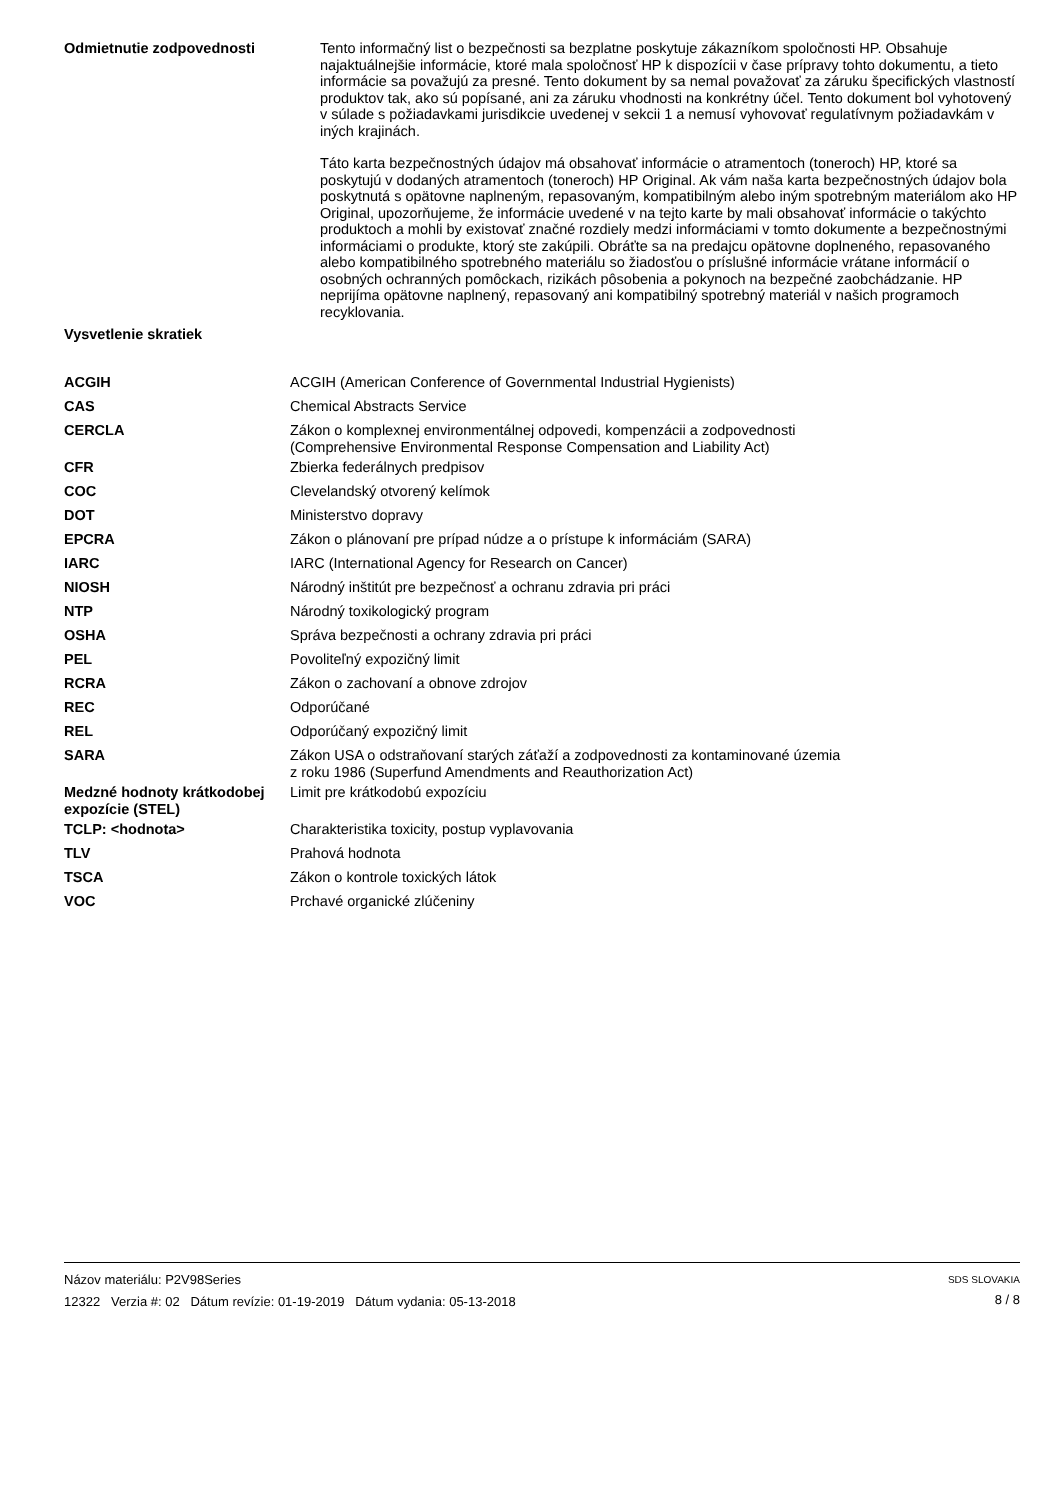Odmietnutie zodpovednosti
Tento informačný list o bezpečnosti sa bezplatne poskytuje zákazníkom spoločnosti HP. Obsahuje najaktuálnejšie informácie, ktoré mala spoločnosť HP k dispozícii v čase prípravy tohto dokumentu, a tieto informácie sa považujú za presné. Tento dokument by sa nemal považovať za záruku špecifických vlastností produktov tak, ako sú popísané, ani za záruku vhodnosti na konkrétny účel. Tento dokument bol vyhotovený v súlade s požiadavkami jurisdikcie uvedenej v sekcii 1 a nemusí vyhovovať regulatívnym požiadavkám v iných krajinách.
Táto karta bezpečnostných údajov má obsahovať informácie o atramentoch (toneroch) HP, ktoré sa poskytujú v dodaných atramentoch (toneroch) HP Original. Ak vám naša karta bezpečnostných údajov bola poskytnutá s opätovne naplneným, repasovaným, kompatibilným alebo iným spotrebným materiálom ako HP Original, upozorňujeme, že informácie uvedené v na tejto karte by mali obsahovať informácie o takýchto produktoch a mohli by existovať značné rozdiely medzi informáciami v tomto dokumente a bezpečnostnými informáciami o produkte, ktorý ste zakúpili. Obráťte sa na predajcu opätovne doplneného, repasovaného alebo kompatibilného spotrebného materiálu so žiadosťou o príslušné informácie vrátane informácií o osobných ochranných pomôckach, rizikách pôsobenia a pokynoch na bezpečné zaobchádzanie. HP neprijíma opätovne naplnený, repasovaný ani kompatibilný spotrebný materiál v našich programoch recyklovania.
Vysvetlenie skratiek
| ACGIH | ACGIH (American Conference of Governmental Industrial Hygienists) |
| CAS | Chemical Abstracts Service |
| CERCLA | Zákon o komplexnej environmentálnej odpovedi, kompenzácii a zodpovednosti (Comprehensive Environmental Response Compensation and Liability Act) |
| CFR | Zbierka federálnych predpisov |
| COC | Clevelandský otvorený kelímok |
| DOT | Ministerstvo dopravy |
| EPCRA | Zákon o plánovaní pre prípad núdze a o prístupe k informáciám (SARA) |
| IARC | IARC (International Agency for Research on Cancer) |
| NIOSH | Národný inštitút pre bezpečnosť a ochranu zdravia pri práci |
| NTP | Národný toxikologický program |
| OSHA | Správa bezpečnosti a ochrany zdravia pri práci |
| PEL | Povoliteľný expozičný limit |
| RCRA | Zákon o zachovaní a obnove zdrojov |
| REC | Odporúčané |
| REL | Odporúčaný expozičný limit |
| SARA | Zákon USA o odstraňovaní starých záťaží a zodpovednosti za kontaminované územia z roku 1986 (Superfund Amendments and Reauthorization Act) |
| Medzné hodnoty krátkodobej expozície (STEL) | Limit pre krátkodobú expozíciu |
| TCLP: <hodnota> | Charakteristika toxicity, postup vyplavovania |
| TLV | Prahová hodnota |
| TSCA | Zákon o kontrole toxických látok |
| VOC | Prchavé organické zlúčeniny |
Názov materiálu: P2V98Series
12322 Verzia #: 02 Dátum revízie: 01-19-2019 Dátum vydania: 05-13-2018
SDS SLOVAKIA
8 / 8